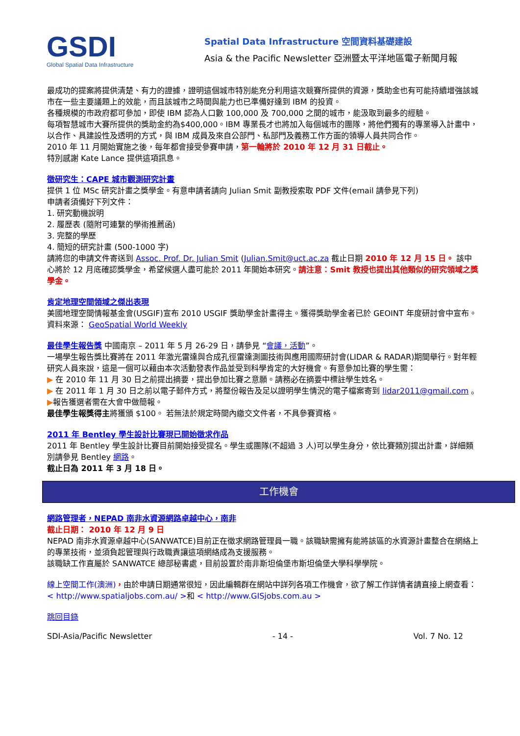GSDI
Global Spatial Data Infrastructure
Spatial Data Infrastructure 空間資料基礎建設
Asia & the Pacific Newsletter 亞洲暨太平洋地區電子新聞月報
最成功的提案將提供清楚、有力的證據，證明這個城市特別能充分利用這次競賽所提供的資源，獎助金也有可能持續增強該城市在一些主要議題上的效能，而且該城市之時間與能力也已準備好達到 IBM 的投資。
各種規模的市政府都可參加，即使 IBM 認為人口數 100,000 及 700,000 之間的城市，能汲取到最多的經驗。
每項智慧城市大賽所提供的獎助金約為$400,000。IBM 專業長才也將加入每個城市的團隊，將他們獨有的專業導入計畫中，以合作、具建設性及透明的方式，與 IBM 成員及來自公部門、私部門及義務工作方面的領導人員共同合作。
2010 年 11 月開始實施之後，每年都會接受參賽申請，第一輪將於 2010 年 12 月 31 日截止。
特別感謝 Kate Lance 提供這項訊息。
徵研究生：CAPE 城市觀測研究計畫
提供 1 位 MSc 研究計畫之獎學金。有意申請者請向 Julian Smit 副教授索取 PDF 文件(email 請參見下列)
申請者須備好下列文件：
1. 研究動機說明
2. 履歷表 (隨附可連繫的學術推薦函)
3. 完整的學歷
4. 簡短的研究計畫 (500-1000 字)
請將您的申請文件寄送到 Assoc. Prof. Dr. Julian Smit (Julian.Smit@uct.ac.za 截止日期 2010 年 12 月 15 日。 該中心將於 12 月底確認獎學金，希望候選人盡可能於 2011 年開始本研究。請注意：Smit 教授也提出其他類似的研究領域之獎學金。
肯定地理空間領域之傑出表現
美國地理空間情報基金會(USGIF)宣布 2010 USGIF 獎助學金計畫得主。獲得獎助學金者已於 GEOINT 年度研討會中宣布。
資料來源： GeoSpatial World Weekly
最佳學生報告獎 中國南京 – 2011 年 5 月 26-29 日，請參見 “會議，活動”。
一場學生報告獎比賽將在 2011 年激光雷達與合成孔徑雷達測圖技術與應用國際研討會(LIDAR & RADAR)期間舉行。對年輕研究人員來說，這是一個可以藉由本次活動發表作品並受到科學肯定的大好機會。有意參加比賽的學生需：
▶ 在 2010 年 11 月 30 日之前提出摘要，提出參加比賽之意願。請務必在摘要中標註學生姓名。
▶ 在 2011 年 1 月 30 日之前以電子郵件方式，將整份報告及足以證明學生情況的電子檔案寄到 lidar2011@gmail.com 。
▶報告獲選者需在大會中做簡報。
最佳學生報獎得主將獲頒 $100。 若無法於規定時間內繳交文件者，不具參賽資格。
2011 年 Bentley 學生設計比賽現已開始徵求作品
2011 年 Bentley 學生設計比賽目前開始接受提名。學生或團隊(不超過 3 人)可以學生身分，依比賽類別提出計畫，詳細類別請參見 Bentley 網路。
截止日為 2011 年 3 月 18 日。
工作機會
網路管理者，NEPAD 南非水資源網路卓越中心，南非
截止日期： 2010 年 12 月 9 日
NEPAD 南非水資源卓越中心(SANWATCE)目前正在徵求網路管理員一職。該職缺需擁有能將該區的水資源計畫整合在網絡上的專業技術，並須負起管理與行政職責讓這項網絡成為支援服務。
該職缺工作直屬於 SANWATCE 總部秘書處，目前設置於南非斯坦倫堡市斯坦倫堡大學科學學院。
線上空間工作(澳洲)，由於申請日期通常很短，因此編輯群在網站中詳列各項工作機會，欲了解工作詳情者請直接上網查看： < http://www.spatialjobs.com.au/ >和 < http://www.GISjobs.com.au >
跳回目錄
SDI-Asia/Pacific Newsletter - 14 - Vol. 7 No. 12